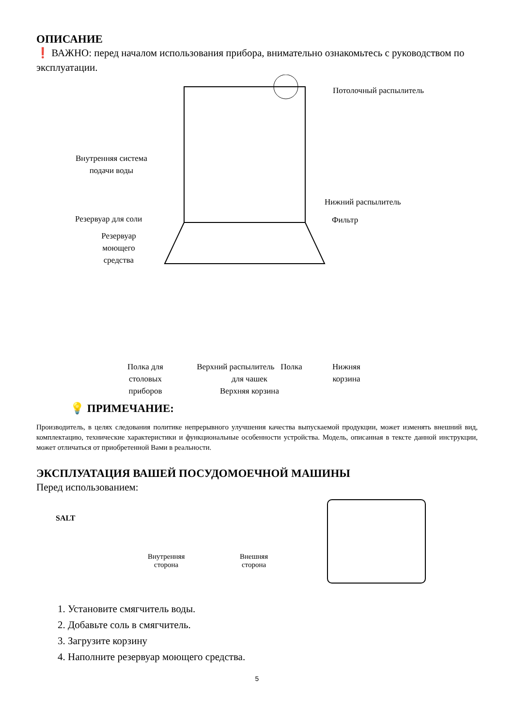ОПИСАНИЕ
❗ ВАЖНО: перед началом использования прибора, внимательно ознакомьтесь с руководством по эксплуатации.
Потолочный распылитель
Внутренняя система подачи воды
Нижний распылитель
Резервуар для соли Фильтр
Резервуар моющего средства
Полка для столовых приборов
Верхний распылитель Полка для чашек
Верхняя корзина
Нижняя корзина
💡 ПРИМЕЧАНИЕ:
Производитель, в целях следования политике непрерывного улучшения качества выпускаемой продукции, может изменять внешний вид, комплектацию, технические характеристики и функциональные особенности устройства. Модель, описанная в тексте данной инструкции, может отличаться от приобретенной Вами в реальности.
ЭКСПЛУАТАЦИЯ ВАШЕЙ ПОСУДОМОЕЧНОЙ МАШИНЫ
Перед использованием:
SALT
Внутренняя
сторона
Внешняя
сторона
1. Установите смягчитель воды.
2. Добавьте соль в смягчитель.
3. Загрузите корзину
4. Наполните резервуар моющего средства.
5